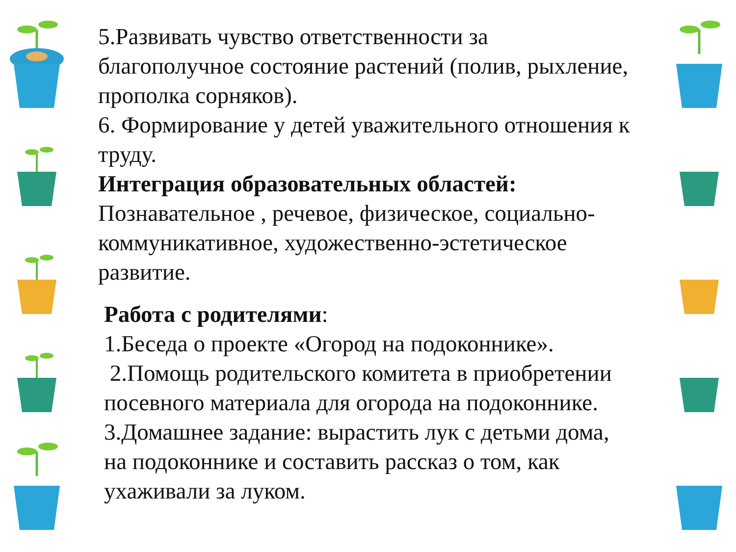5.Развивать чувство ответственности за благополучное состояние растений (полив, рыхление, прополка сорняков).
6. Формирование у детей уважительного отношения к труду.
Интеграция образовательных областей:
Познавательное , речевое, физическое, социально-коммуникативное, художественно-эстетическое развитие.
Работа с родителями:
1.Беседа о проекте «Огород на подоконнике».
2.Помощь родительского комитета в приобретении посевного материала для огорода на подоконнике.
3.Домашнее задание: вырастить лук с детьми дома, на подоконнике и составить рассказ о том, как ухаживали за луком.